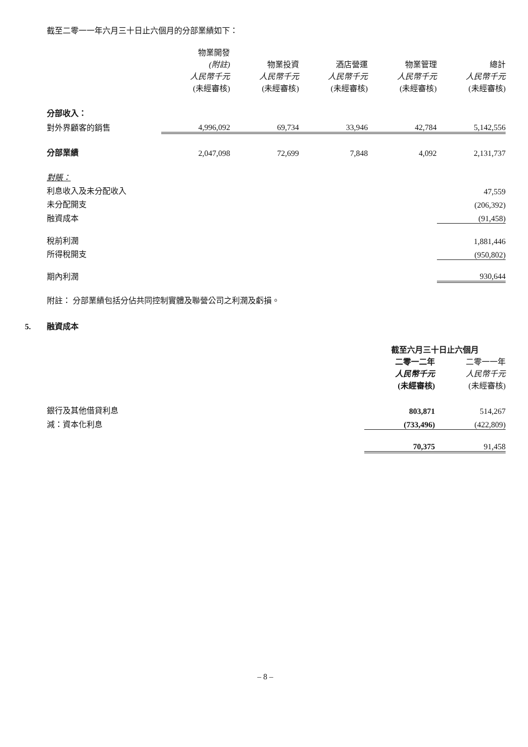截至二零一一年六月三十日止六個月的分部業績如下：
| | 物業開發 (附註) 人民幣千元 (未經審核) | 物業投資 人民幣千元 (未經審核) | 酒店營運 人民幣千元 (未經審核) | 物業管理 人民幣千元 (未經審核) | 總計 人民幣千元 (未經審核) |
| --- | --- | --- | --- | --- | --- |
| 分部收入： | | | | | |
| 對外界顧客的銷售 | 4,996,092 | 69,734 | 33,946 | 42,784 | 5,142,556 |
| 分部業績 | 2,047,098 | 72,699 | 7,848 | 4,092 | 2,131,737 |
| 對賬： | | | | | |
| 利息收入及未分配收入 | | | | | 47,559 |
| 未分配開支 | | | | | (206,392) |
| 融資成本 | | | | | (91,458) |
| 稅前利潤 | | | | | 1,881,446 |
| 所得稅開支 | | | | | (950,802) |
| 期內利潤 | | | | | 930,644 |
附註： 分部業績包括分佔共同控制實體及聯營公司之利潤及虧損。
5. 融資成本
| | 截至六月三十日止六個月 | |
| --- | --- | --- |
| | 二零一二年 人民幣千元 (未經審核) | 二零一一年 人民幣千元 (未經審核) |
| 銀行及其他借貸利息 | 803,871 | 514,267 |
| 減：資本化利息 | (733,496) | (422,809) |
| | 70,375 | 91,458 |
– 8 –